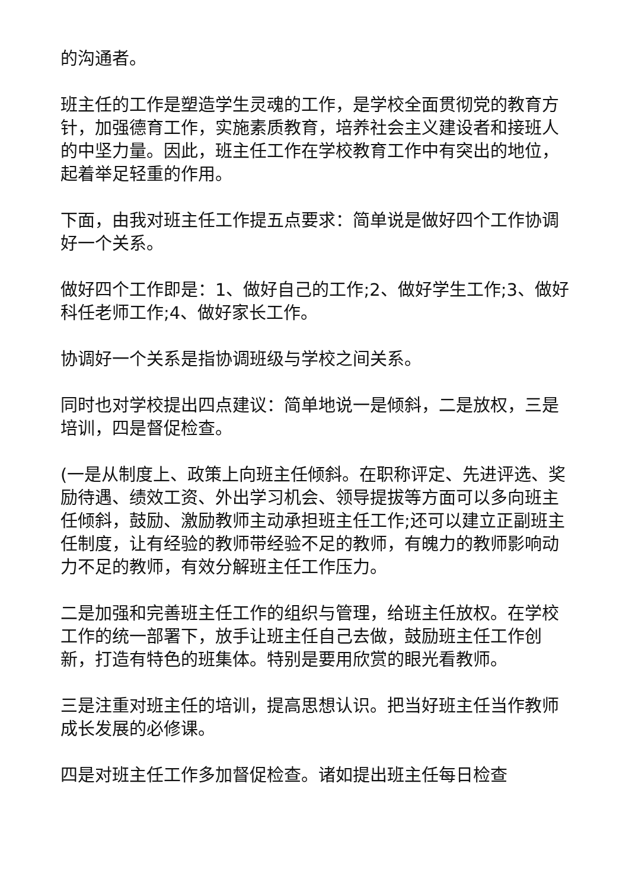的沟通者。
班主任的工作是塑造学生灵魂的工作，是学校全面贯彻党的教育方针，加强德育工作，实施素质教育，培养社会主义建设者和接班人的中坚力量。因此，班主任工作在学校教育工作中有突出的地位，起着举足轻重的作用。
下面，由我对班主任工作提五点要求：简单说是做好四个工作协调好一个关系。
做好四个工作即是：1、做好自己的工作;2、做好学生工作;3、做好科任老师工作;4、做好家长工作。
协调好一个关系是指协调班级与学校之间关系。
同时也对学校提出四点建议：简单地说一是倾斜，二是放权，三是培训，四是督促检查。
(一是从制度上、政策上向班主任倾斜。在职称评定、先进评选、奖励待遇、绩效工资、外出学习机会、领导提拔等方面可以多向班主任倾斜，鼓励、激励教师主动承担班主任工作;还可以建立正副班主任制度，让有经验的教师带经验不足的教师，有魄力的教师影响动力不足的教师，有效分解班主任工作压力。
二是加强和完善班主任工作的组织与管理，给班主任放权。在学校工作的统一部署下，放手让班主任自己去做，鼓励班主任工作创新，打造有特色的班集体。特别是要用欣赏的眼光看教师。
三是注重对班主任的培训，提高思想认识。把当好班主任当作教师成长发展的必修课。
四是对班主任工作多加督促检查。诸如提出班主任每日检查